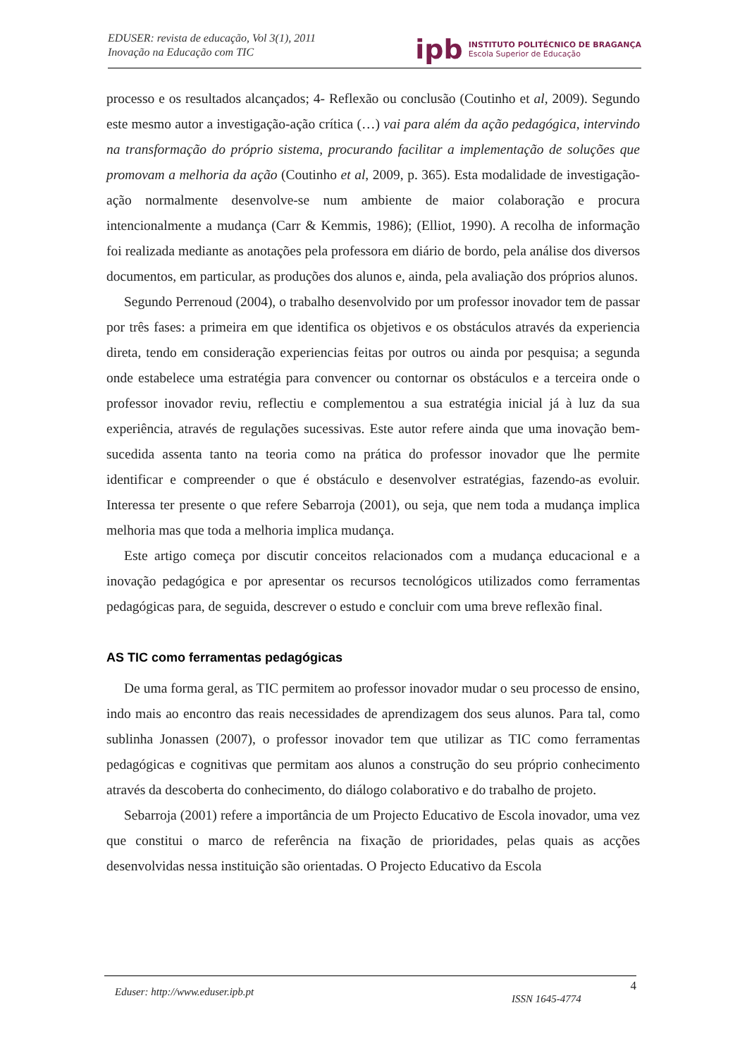EDUSER: revista de educação, Vol 3(1), 2011
Inovação na Educação com TIC
ipb INSTITUTO POLITÉCNICO DE BRAGANÇA
Escola Superior de Educação
processo e os resultados alcançados; 4- Reflexão ou conclusão (Coutinho et al, 2009). Segundo este mesmo autor a investigação-ação crítica (…) vai para além da ação pedagógica, intervindo na transformação do próprio sistema, procurando facilitar a implementação de soluções que promovam a melhoria da ação (Coutinho et al, 2009, p. 365). Esta modalidade de investigação-ação normalmente desenvolve-se num ambiente de maior colaboração e procura intencionalmente a mudança (Carr & Kemmis, 1986); (Elliot, 1990). A recolha de informação foi realizada mediante as anotações pela professora em diário de bordo, pela análise dos diversos documentos, em particular, as produções dos alunos e, ainda, pela avaliação dos próprios alunos.
Segundo Perrenoud (2004), o trabalho desenvolvido por um professor inovador tem de passar por três fases: a primeira em que identifica os objetivos e os obstáculos através da experiencia direta, tendo em consideração experiencias feitas por outros ou ainda por pesquisa; a segunda onde estabelece uma estratégia para convencer ou contornar os obstáculos e a terceira onde o professor inovador reviu, reflectiu e complementou a sua estratégia inicial já à luz da sua experiência, através de regulações sucessivas. Este autor refere ainda que uma inovação bem-sucedida assenta tanto na teoria como na prática do professor inovador que lhe permite identificar e compreender o que é obstáculo e desenvolver estratégias, fazendo-as evoluir. Interessa ter presente o que refere Sebarroja (2001), ou seja, que nem toda a mudança implica melhoria mas que toda a melhoria implica mudança.
Este artigo começa por discutir conceitos relacionados com a mudança educacional e a inovação pedagógica e por apresentar os recursos tecnológicos utilizados como ferramentas pedagógicas para, de seguida, descrever o estudo e concluir com uma breve reflexão final.
AS TIC como ferramentas pedagógicas
De uma forma geral, as TIC permitem ao professor inovador mudar o seu processo de ensino, indo mais ao encontro das reais necessidades de aprendizagem dos seus alunos. Para tal, como sublinha Jonassen (2007), o professor inovador tem que utilizar as TIC como ferramentas pedagógicas e cognitivas que permitam aos alunos a construção do seu próprio conhecimento através da descoberta do conhecimento, do diálogo colaborativo e do trabalho de projeto.
Sebarroja (2001) refere a importância de um Projecto Educativo de Escola inovador, uma vez que constitui o marco de referência na fixação de prioridades, pelas quais as acções desenvolvidas nessa instituição são orientadas. O Projecto Educativo da Escola
Eduser: http://www.eduser.ipb.pt 4
ISSN 1645-4774